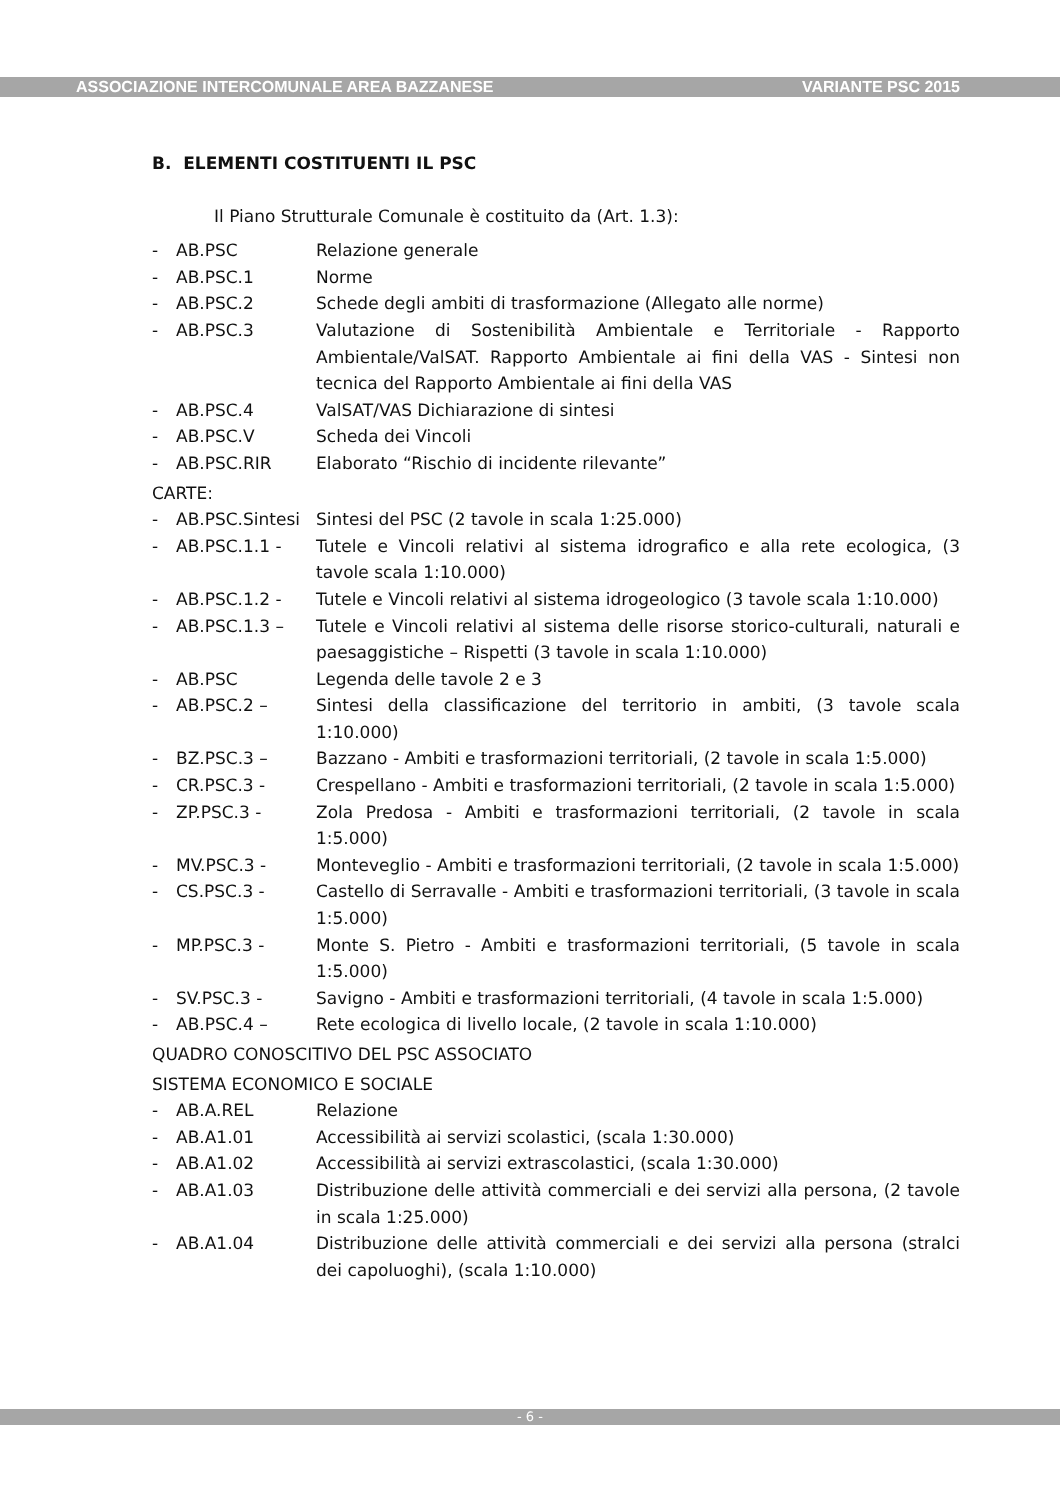ASSOCIAZIONE INTERCOMUNALE AREA BAZZANESE VARIANTE PSC 2015
B. ELEMENTI COSTITUENTI IL PSC
Il Piano Strutturale Comunale è costituito da (Art. 1.3):
- AB.PSC Relazione generale
- AB.PSC.1 Norme
- AB.PSC.2 Schede degli ambiti di trasformazione (Allegato alle norme)
- AB.PSC.3 Valutazione di Sostenibilità Ambientale e Territoriale - Rapporto Ambientale/ValSAT. Rapporto Ambientale ai fini della VAS - Sintesi non tecnica del Rapporto Ambientale ai fini della VAS
- AB.PSC.4 ValSAT/VAS Dichiarazione di sintesi
- AB.PSC.V Scheda dei Vincoli
- AB.PSC.RIR Elaborato “Rischio di incidente rilevante”
CARTE:
- AB.PSC.Sintesi Sintesi del PSC (2 tavole in scala 1:25.000)
- AB.PSC.1.1 - Tutele e Vincoli relativi al sistema idrografico e alla rete ecologica, (3 tavole scala 1:10.000)
- AB.PSC.1.2 - Tutele e Vincoli relativi al sistema idrogeologico (3 tavole scala 1:10.000)
- AB.PSC.1.3 – Tutele e Vincoli relativi al sistema delle risorse storico-culturali, naturali e paesaggistiche – Rispetti (3 tavole in scala 1:10.000)
- AB.PSC Legenda delle tavole 2 e 3
- AB.PSC.2 – Sintesi della classificazione del territorio in ambiti, (3 tavole scala 1:10.000)
- BZ.PSC.3 – Bazzano - Ambiti e trasformazioni territoriali, (2 tavole in scala 1:5.000)
- CR.PSC.3 - Crespellano - Ambiti e trasformazioni territoriali, (2 tavole in scala 1:5.000)
- ZP.PSC.3 - Zola Predosa - Ambiti e trasformazioni territoriali, (2 tavole in scala 1:5.000)
- MV.PSC.3 - Monteveglio - Ambiti e trasformazioni territoriali, (2 tavole in scala 1:5.000)
- CS.PSC.3 - Castello di Serravalle - Ambiti e trasformazioni territoriali, (3 tavole in scala 1:5.000)
- MP.PSC.3 - Monte S. Pietro - Ambiti e trasformazioni territoriali, (5 tavole in scala 1:5.000)
- SV.PSC.3 - Savigno - Ambiti e trasformazioni territoriali, (4 tavole in scala 1:5.000)
- AB.PSC.4 – Rete ecologica di livello locale, (2 tavole in scala 1:10.000)
QUADRO CONOSCITIVO DEL PSC ASSOCIATO
SISTEMA ECONOMICO E SOCIALE
- AB.A.REL Relazione
- AB.A1.01 Accessibilità ai servizi scolastici, (scala 1:30.000)
- AB.A1.02 Accessibilità ai servizi extrascolastici, (scala 1:30.000)
- AB.A1.03 Distribuzione delle attività commerciali e dei servizi alla persona, (2 tavole in scala 1:25.000)
- AB.A1.04 Distribuzione delle attività commerciali e dei servizi alla persona (stralci dei capoluoghi), (scala 1:10.000)
- 6 -